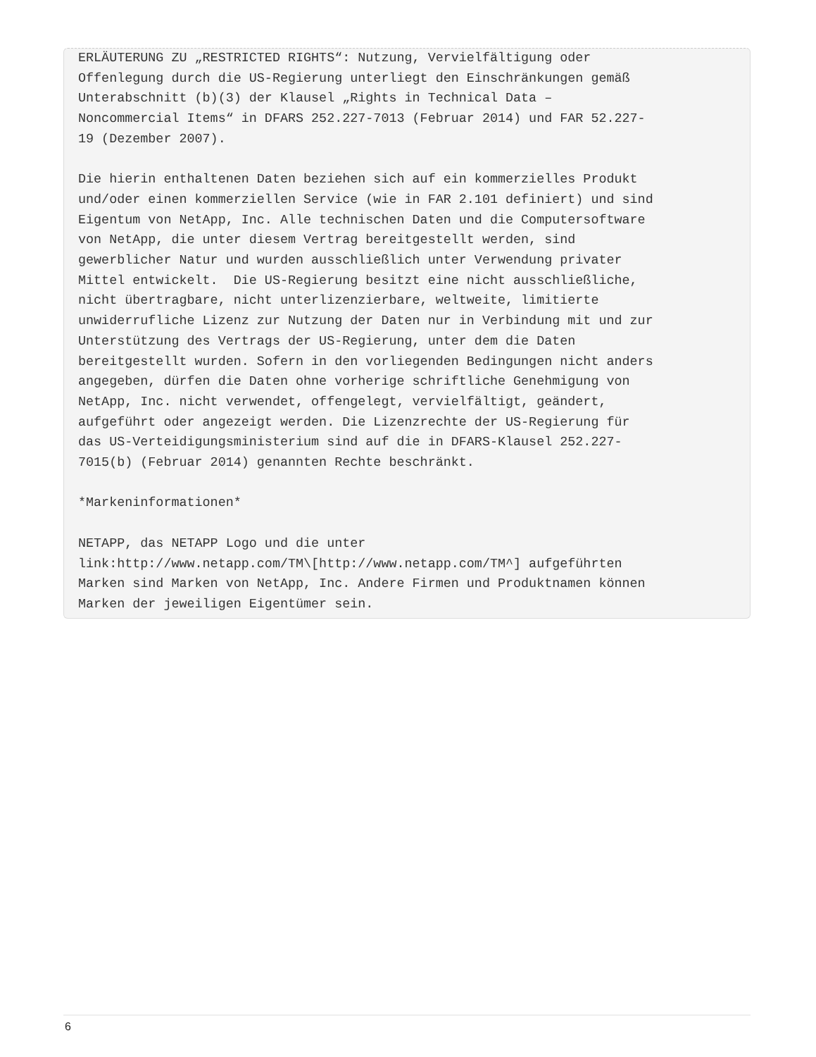ERLÄUTERUNG ZU „RESTRICTED RIGHTS“: Nutzung, Vervielfältigung oder
Offenlegung durch die US-Regierung unterliegt den Einschränkungen gemäß
Unterabschnitt (b)(3) der Klausel „Rights in Technical Data –
Noncommercial Items“ in DFARS 252.227-7013 (Februar 2014) und FAR 52.227-
19 (Dezember 2007).

Die hierin enthaltenen Daten beziehen sich auf ein kommerzielles Produkt
und/oder einen kommerziellen Service (wie in FAR 2.101 definiert) und sind
Eigentum von NetApp, Inc. Alle technischen Daten und die Computersoftware
von NetApp, die unter diesem Vertrag bereitgestellt werden, sind
gewerblicher Natur und wurden ausschließlich unter Verwendung privater
Mittel entwickelt.  Die US-Regierung besitzt eine nicht ausschließliche,
nicht übertragbare, nicht unterlizenzierbare, weltweite, limitierte
unwiderrufliche Lizenz zur Nutzung der Daten nur in Verbindung mit und zur
Unterstützung des Vertrags der US-Regierung, unter dem die Daten
bereitgestellt wurden. Sofern in den vorliegenden Bedingungen nicht anders
angegeben, dürfen die Daten ohne vorherige schriftliche Genehmigung von
NetApp, Inc. nicht verwendet, offengelegt, vervielfältigt, geändert,
aufgeführt oder angezeigt werden. Die Lizenzrechte der US-Regierung für
das US-Verteidigungsministerium sind auf die in DFARS-Klausel 252.227-
7015(b) (Februar 2014) genannten Rechte beschränkt.

*Markeninformationen*

NETAPP, das NETAPP Logo und die unter
link:http://www.netapp.com/TM\[http://www.netapp.com/TM^] aufgeführten
Marken sind Marken von NetApp, Inc. Andere Firmen und Produktnamen können
Marken der jeweiligen Eigentümer sein.
6